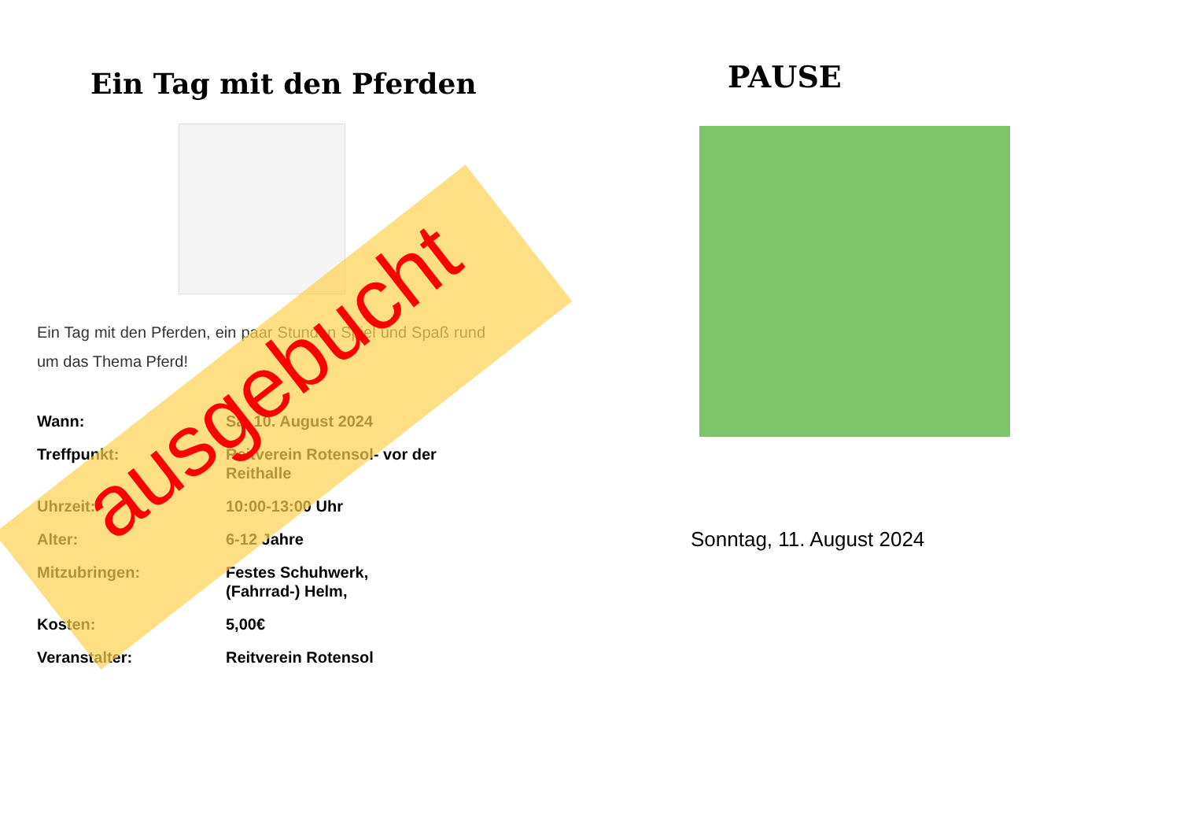Ein Tag mit den Pferden
Ein Tag mit den Pferden, ein paar Stunden Spiel und Spaß rund um das Thema Pferd!
| Wann: | Sa. 10. August 2024 |
| Treffpunkt: | Reitverein Rotensol- vor der Reithalle |
| Uhrzeit: | 10:00-13:00 Uhr |
| Alter: | 6-12 Jahre |
| Mitzubringen: | Festes Schuhwerk, (Fahrrad-) Helm, |
| Kosten: | 5,00€ |
| Veranstalter: | Reitverein Rotensol |
ausgebucht
PAUSE
Sonntag, 11. August 2024